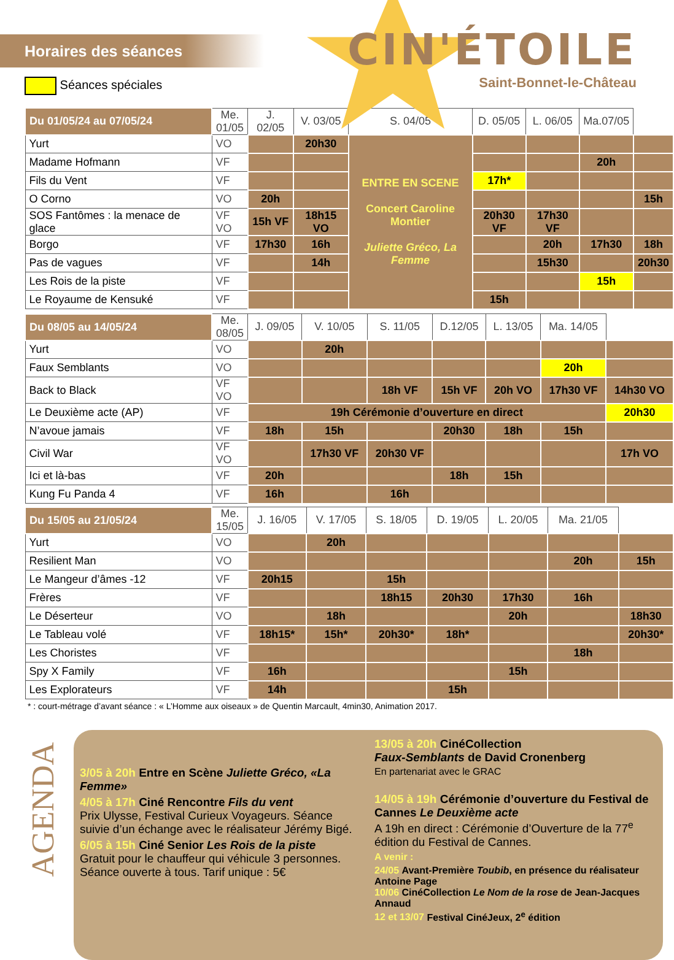Horaires des séances
Séances spéciales
CIN'ÉTOILE
Saint-Bonnet-le-Château
| Du 01/05/24 au 07/05/24 | Me. 01/05 | J. 02/05 | V. 03/05 | S. 04/05 | D. 05/05 | L. 06/05 | Ma.07/05 | |
| --- | --- | --- | --- | --- | --- | --- | --- | --- |
| Yurt | VO | | 20h30 | ENTRE EN SCENE Concert Caroline Montier Juliette Gréco, La Femme | | | | |
| Madame Hofmann | VF | | | | | | 20h | |
| Fils du Vent | VF | | | | 17h* | | | |
| O Corno | VO | 20h | | | | | | 15h |
| SOS Fantômes : la menace de glace | VF VO | 15h VF | 18h15 VO | | 20h30 VF | 17h30 VF | | |
| Borgo | VF | 17h30 | 16h | | | 20h | 17h30 | 18h |
| Pas de vagues | VF | | 14h | | | 15h30 | | 20h30 |
| Les Rois de la piste | VF | | | | | | 15h | |
| Le Royaume de Kensuké | VF | | | | 15h | | | |
| Du 08/05 au 14/05/24 | Me. 08/05 | J. 09/05 | V. 10/05 | S. 11/05 | D.12/05 | L. 13/05 | Ma. 14/05 | |
| --- | --- | --- | --- | --- | --- | --- | --- | --- |
| Yurt | VO | | 20h | | | | | |
| Faux Semblants | VO | | | | | | 20h | |
| Back to Black | VF VO | | | 18h VF | 15h VF | 20h VO | 17h30 VF | 14h30 VO |
| Le Deuxième acte (AP) | VF | 19h Cérémonie d’ouverture en direct | | | | | | 20h30 |
| N’avoue jamais | VF | 18h | 15h | | 20h30 | 18h | 15h | |
| Civil War | VF VO | | 17h30 VF | 20h30 VF | | | | 17h VO |
| Ici et là-bas | VF | 20h | | | 18h | 15h | | |
| Kung Fu Panda 4 | VF | 16h | | 16h | | | | |
| Du 15/05 au 21/05/24 | Me. 15/05 | J. 16/05 | V. 17/05 | S. 18/05 | D. 19/05 | L. 20/05 | Ma. 21/05 | |
| --- | --- | --- | --- | --- | --- | --- | --- | --- |
| Yurt | VO | | 20h | | | | | |
| Resilient Man | VO | | | | | | 20h | 15h |
| Le Mangeur d’âmes -12 | VF | 20h15 | | 15h | | | | |
| Frères | VF | | | 18h15 | 20h30 | 17h30 | 16h | |
| Le Déserteur | VO | | 18h | | | 20h | | 18h30 |
| Le Tableau volé | VF | 18h15* | 15h* | 20h30* | 18h* | | | 20h30* |
| Les Choristes | VF | | | | | | 18h | |
| Spy X Family | VF | 16h | | | | 15h | | |
| Les Explorateurs | VF | 14h | | | 15h | | | |
* : court-métrage d’avant séance : « L’Homme aux oiseaux » de Quentin Marcault, 4min30, Animation 2017.
AGENDA
3/05 à 20h Entre en Scène Juliette Gréco, «La Femme»
4/05 à 17h Ciné Rencontre Fils du vent
Prix Ulysse, Festival Curieux Voyageurs. Séance suivie d’un échange avec le réalisateur Jérémy Bigé.
6/05 à 15h Ciné Senior Les Rois de la piste
Gratuit pour le chauffeur qui véhicule 3 personnes.
Séance ouverte à tous. Tarif unique : 5€
13/05 à 20h CinéCollection
Faux-Semblants de David Cronenberg
En partenariat avec le GRAC
14/05 à 19h Cérémonie d’ouverture du Festival de Cannes Le Deuxième acte
A 19h en direct : Cérémonie d’Ouverture de la 77<sup>e</sup> édition du Festival de Cannes.
A venir :
24/05 Avant-Première Toubib, en présence du réalisateur Antoine Page
10/06 CinéCollection Le Nom de la rose de Jean-Jacques Annaud
12 et 13/07 Festival CinéJeux, 2<sup>e</sup> édition